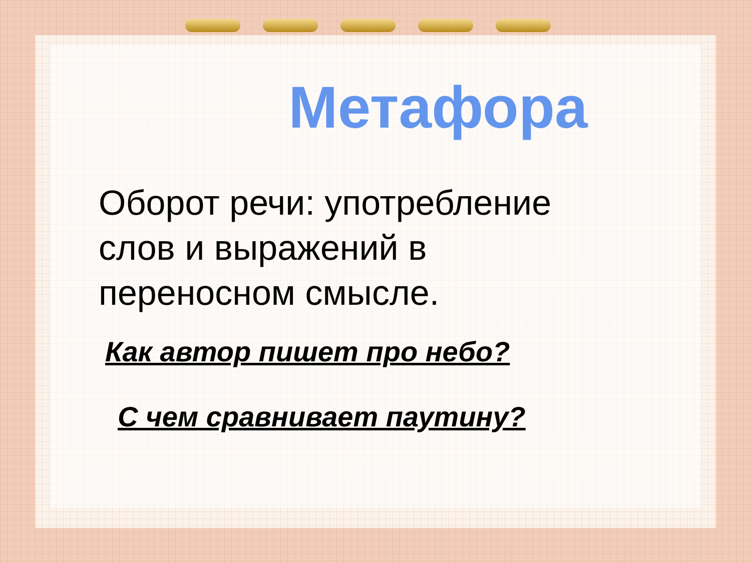Метафора
Оборот речи: употребление слов и выражений в переносном смысле.
Как автор пишет про небо?
С чем сравнивает паутину?